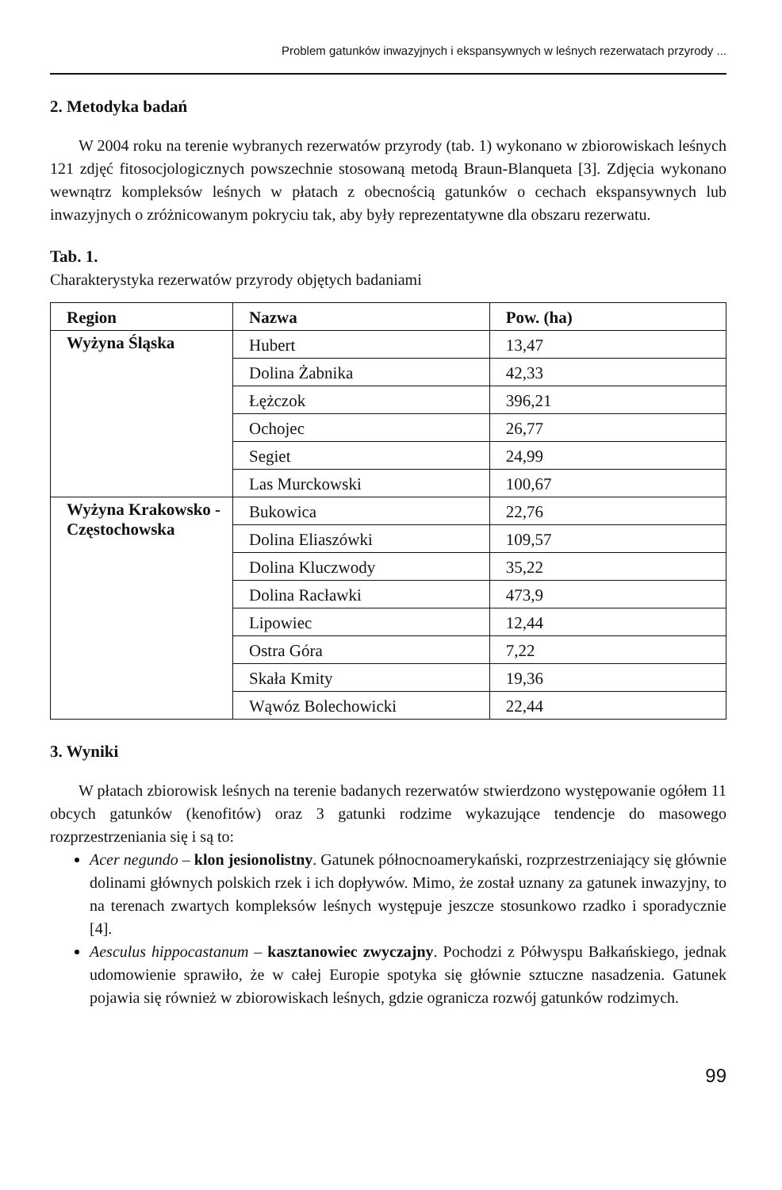Problem gatunków inwazyjnych i ekspansywnych w leśnych rezerwatach przyrody ...
2. Metodyka badań
W 2004 roku na terenie wybranych rezerwatów przyrody (tab. 1) wykonano w zbiorowiskach leśnych 121 zdjęć fitosocjologicznych powszechnie stosowaną metodą Braun-Blanqueta [3]. Zdjęcia wykonano wewnątrz kompleksów leśnych w płatach z obecnością gatunków o cechach ekspansywnych lub inwazyjnych o zróżnicowanym pokryciu tak, aby były reprezentatywne dla obszaru rezerwatu.
Tab. 1.
Charakterystyka rezerwatów przyrody objętych badaniami
| Region | Nazwa | Pow. (ha) |
| --- | --- | --- |
| Wyżyna Śląska | Hubert | 13,47 |
| | Dolina Żabnika | 42,33 |
| | Łężczok | 396,21 |
| | Ochojec | 26,77 |
| | Segiet | 24,99 |
| | Las Murckowski | 100,67 |
| Wyżyna Krakowsko - Częstochowska | Bukowica | 22,76 |
| | Dolina Eliaszówki | 109,57 |
| | Dolina Kluczwody | 35,22 |
| | Dolina Racławki | 473,9 |
| | Lipowiec | 12,44 |
| | Ostra Góra | 7,22 |
| | Skała Kmity | 19,36 |
| | Wąwóz Bolechowicki | 22,44 |
3. Wyniki
W płatach zbiorowisk leśnych na terenie badanych rezerwatów stwierdzono występowanie ogółem 11 obcych gatunków (kenofitów) oraz 3 gatunki rodzime wykazujące tendencje do masowego rozprzestrzeniania się i są to:
Acer negundo – klon jesionolistny. Gatunek północnoamerykański, rozprzestrzeniający się głównie dolinami głównych polskich rzek i ich dopływów. Mimo, że został uznany za gatunek inwazyjny, to na terenach zwartych kompleksów leśnych występuje jeszcze stosunkowo rzadko i sporadycznie [4].
Aesculus hippocastanum – kasztanowiec zwyczajny. Pochodzi z Półwyspu Bałkańskiego, jednak udomowienie sprawiło, że w całej Europie spotyka się głównie sztuczne nasadzenia. Gatunek pojawia się również w zbiorowiskach leśnych, gdzie ogranicza rozwój gatunków rodzimych.
99